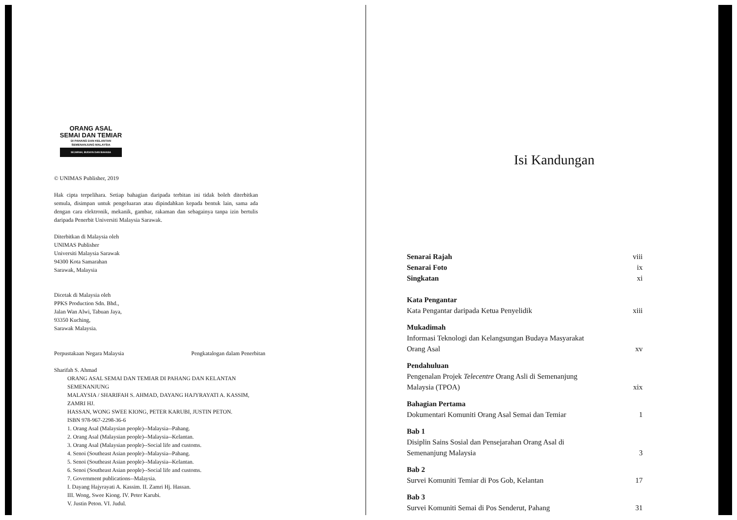ORANG ASAL
SEMAI DAN TEMIAR
DI PAHANG DAN KELANTAN
SEMENANJUNG MALAYSIA
SEJARAH, BUDAYA DAN BAHASA
© UNIMAS Publisher, 2019
Hak cipta terpelihara. Setiap bahagian daripada terbitan ini tidak boleh diterbitkan semula, disimpan untuk pengeluaran atau dipindahkan kepada bentuk lain, sama ada dengan cara elektronik, mekanik, gambar, rakaman dan sebagainya tanpa izin bertulis daripada Penerbit Universiti Malaysia Sarawak.
Diterbitkan di Malaysia oleh
UNIMAS Publisher
Universiti Malaysia Sarawak
94300 Kota Samarahan
Sarawak, Malaysia
Dicetak di Malaysia oleh
PPKS Production Sdn. Bhd.,
Jalan Wan Alwi, Tabuan Jaya,
93350 Kuching,
Sarawak Malaysia.
Perpustakaan Negara Malaysia Pengkatalogan dalam Penerbitan
Sharifah S. Ahmad
ORANG ASAL SEMAI DAN TEMIAR DI PAHANG DAN KELANTAN
SEMENANJUNG
MALAYSIA / SHARIFAH S. AHMAD, DAYANG HAJYRAYATI A. KASSIM,
ZAMRI HJ.
HASSAN, WONG SWEE KIONG, PETER KARUBI, JUSTIN PETON.
ISBN 978-967-2298-36-6
1. Orang Asal (Malaysian people)--Malaysia--Pahang.
2. Orang Asal (Malaysian people)--Malaysia--Kelantan.
3. Orang Asal (Malaysian people)--Social life and customs.
4. Senoi (Southeast Asian people)--Malaysia--Pahang.
5. Senoi (Southeast Asian people)--Malaysia--Kelantan.
6. Senoi (Southeast Asian people)--Social life and customs.
7. Government publications--Malaysia.
I. Dayang Hajyrayati A. Kassim. II. Zamri Hj. Hassan.
III. Wong, Swee Kiong. IV. Peter Karubi.
V. Justin Peton. VI. Judul.
Isi Kandungan
| Senarai Rajah | viii |
| Senarai Foto | ix |
| Singkatan | xi |
| Kata Pengantar | |
| Kata Pengantar daripada Ketua Penyelidik | xiii |
| Mukadimah | |
| Informasi Teknologi dan Kelangsungan Budaya Masyarakat Orang Asal | xv |
| Pendahuluan | |
| Pengenalan Projek Telecentre Orang Asli di Semenanjung Malaysia (TPOA) | xix |
| Bahagian Pertama | |
| Dokumentari Komuniti Orang Asal Semai dan Temiar | 1 |
| Bab 1 | |
| Disiplin Sains Sosial dan Pensejarahan Orang Asal di Semenanjung Malaysia | 3 |
| Bab 2 | |
| Survei Komuniti Temiar di Pos Gob, Kelantan | 17 |
| Bab 3 | |
| Survei Komuniti Semai di Pos Senderut, Pahang | 31 |